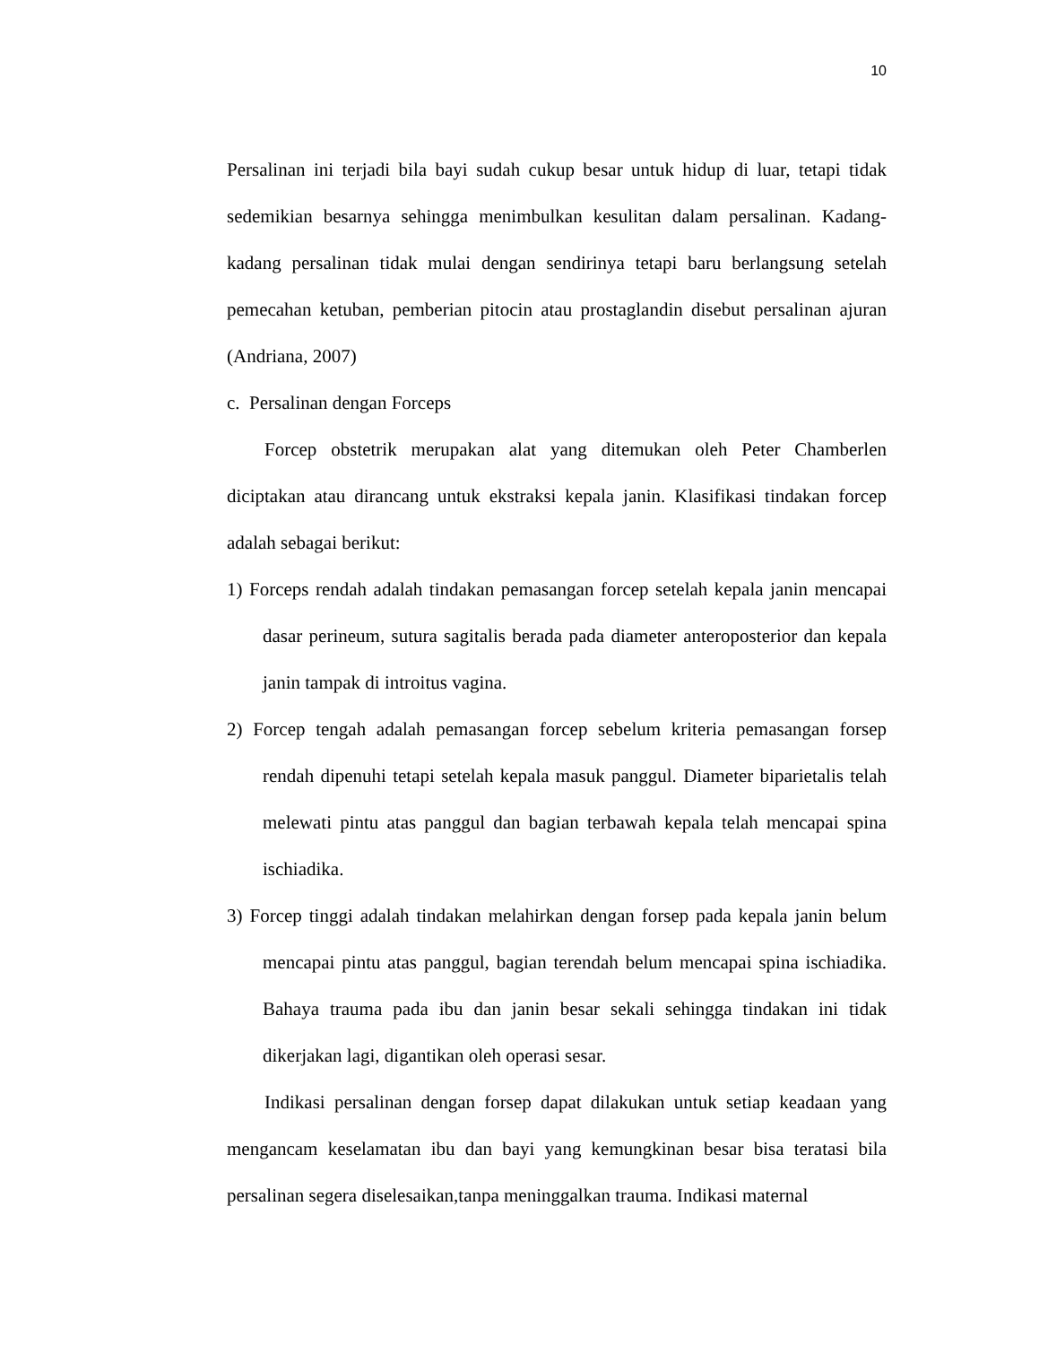10
Persalinan ini terjadi bila bayi sudah cukup besar untuk hidup di luar, tetapi tidak sedemikian besarnya sehingga menimbulkan kesulitan dalam persalinan. Kadang-kadang persalinan tidak mulai dengan sendirinya tetapi baru berlangsung setelah pemecahan ketuban, pemberian pitocin atau prostaglandin disebut persalinan ajuran (Andriana, 2007)
c. Persalinan dengan Forceps
Forcep obstetrik merupakan alat yang ditemukan oleh Peter Chamberlen diciptakan atau dirancang untuk ekstraksi kepala janin. Klasifikasi tindakan forcep adalah sebagai berikut:
1) Forceps rendah adalah tindakan pemasangan forcep setelah kepala janin mencapai dasar perineum, sutura sagitalis berada pada diameter anteroposterior dan kepala janin tampak di introitus vagina.
2) Forcep tengah adalah pemasangan forcep sebelum kriteria pemasangan forsep rendah dipenuhi tetapi setelah kepala masuk panggul. Diameter biparietalis telah melewati pintu atas panggul dan bagian terbawah kepala telah mencapai spina ischiadika.
3) Forcep tinggi adalah tindakan melahirkan dengan forsep pada kepala janin belum mencapai pintu atas panggul, bagian terendah belum mencapai spina ischiadika. Bahaya trauma pada ibu dan janin besar sekali sehingga tindakan ini tidak dikerjakan lagi, digantikan oleh operasi sesar.
Indikasi persalinan dengan forsep dapat dilakukan untuk setiap keadaan yang mengancam keselamatan ibu dan bayi yang kemungkinan besar bisa teratasi bila persalinan segera diselesaikan,tanpa meninggalkan trauma. Indikasi maternal